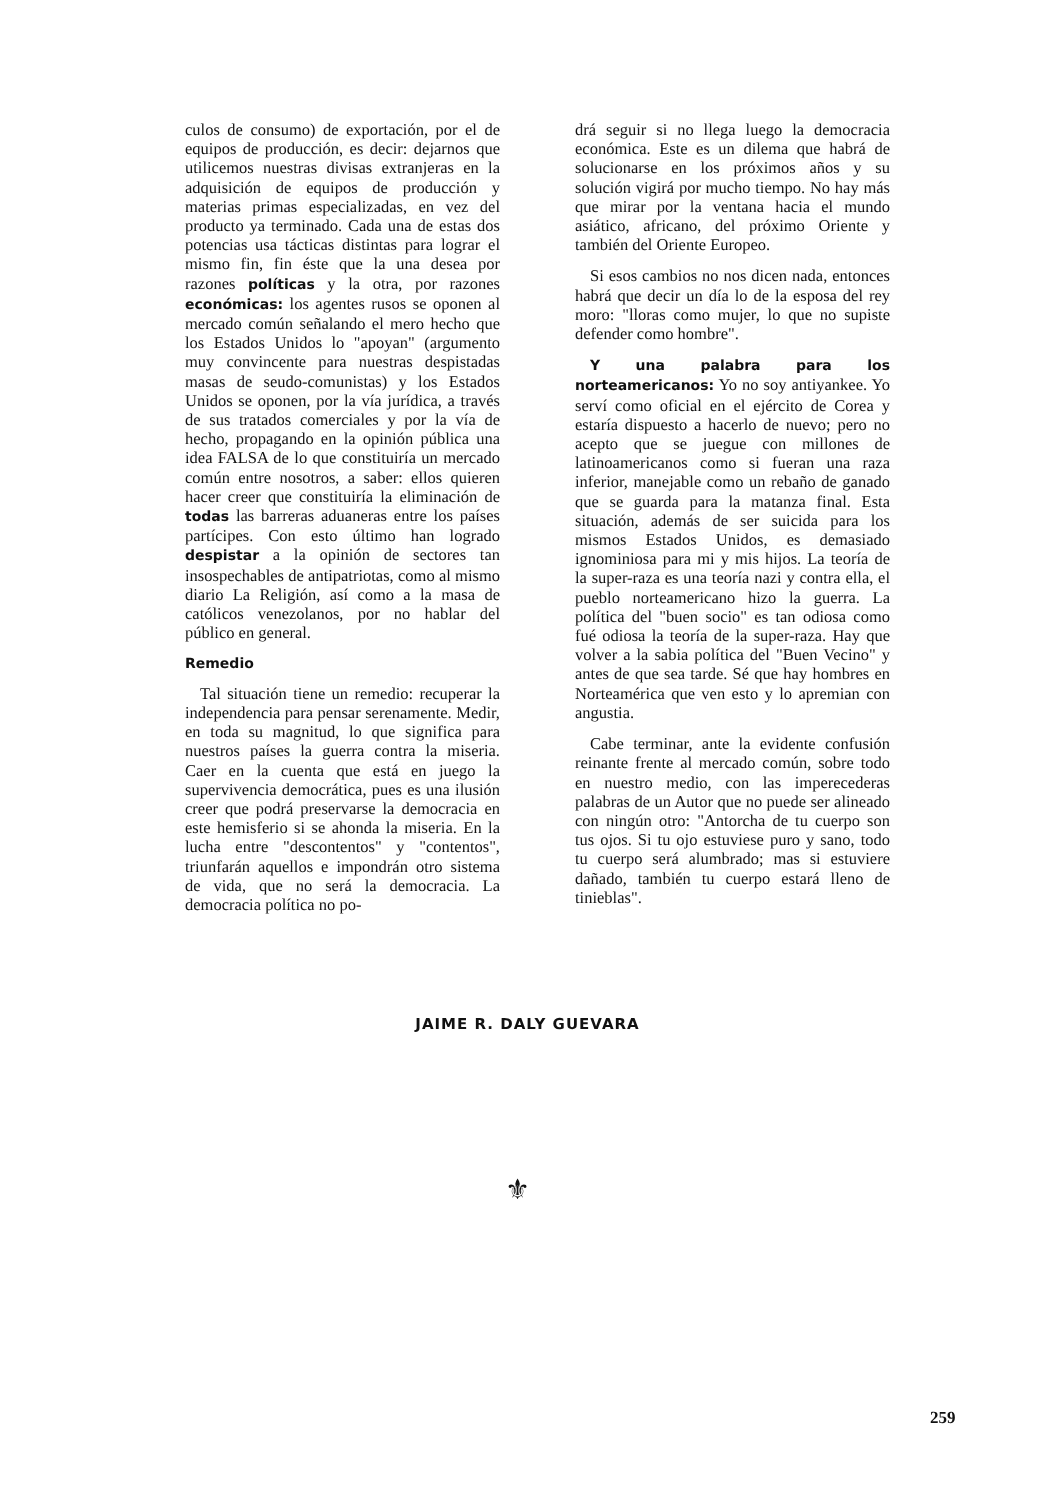culos de consumo) de exportación, por el de equipos de producción, es decir: dejarnos que utilicemos nuestras divisas extranjeras en la adquisición de equipos de producción y materias primas especializadas, en vez del producto ya terminado. Cada una de estas dos potencias usa tácticas distintas para lograr el mismo fin, fin éste que la una desea por razones políticas y la otra, por razones económicas: los agentes rusos se oponen al mercado común señalando el mero hecho que los Estados Unidos lo "apoyan" (argumento muy convincente para nuestras despistadas masas de seudo-comunistas) y los Estados Unidos se oponen, por la vía jurídica, a través de sus tratados comerciales y por la vía de hecho, propagando en la opinión pública una idea FALSA de lo que constituiría un mercado común entre nosotros, a saber: ellos quieren hacer creer que constituiría la eliminación de todas las barreras aduaneras entre los países partícipes. Con esto último han logrado despistar a la opinión de sectores tan insospechables de antipatriotas, como al mismo diario La Religión, así como a la masa de católicos venezolanos, por no hablar del público en general.
Remedio
Tal situación tiene un remedio: recuperar la independencia para pensar serenamente. Medir, en toda su magnitud, lo que significa para nuestros países la guerra contra la miseria. Caer en la cuenta que está en juego la supervivencia democrática, pues es una ilusión creer que podrá preservarse la democracia en este hemisferio si se ahonda la miseria. En la lucha entre "descontentos" y "contentos", triunfarán aquellos e impondrán otro sistema de vida, que no será la democracia. La democracia política no po-
drá seguir si no llega luego la democracia económica. Este es un dilema que habrá de solucionarse en los próximos años y su solución vigirá por mucho tiempo. No hay más que mirar por la ventana hacia el mundo asiático, africano, del próximo Oriente y también del Oriente Europeo.
Si esos cambios no nos dicen nada, entonces habrá que decir un día lo de la esposa del rey moro: "lloras como mujer, lo que no supiste defender como hombre".
Y una palabra para los norteamericanos: Yo no soy antiyankee. Yo serví como oficial en el ejército de Corea y estaría dispuesto a hacerlo de nuevo; pero no acepto que se juegue con millones de latinoamericanos como si fueran una raza inferior, manejable como un rebaño de ganado que se guarda para la matanza final. Esta situación, además de ser suicida para los mismos Estados Unidos, es demasiado ignominiosa para mi y mis hijos. La teoría de la super-raza es una teoría nazi y contra ella, el pueblo norteamericano hizo la guerra. La política del "buen socio" es tan odiosa como fué odiosa la teoría de la super-raza. Hay que volver a la sabia política del "Buen Vecino" y antes de que sea tarde. Sé que hay hombres en Norteamérica que ven esto y lo apremian con angustia.
Cabe terminar, ante la evidente confusión reinante frente al mercado común, sobre todo en nuestro medio, con las imperecederas palabras de un Autor que no puede ser alineado con ningún otro: "Antorcha de tu cuerpo son tus ojos. Si tu ojo estuviese puro y sano, todo tu cuerpo será alumbrado; mas si estuviere dañado, también tu cuerpo estará lleno de tinieblas".
JAIME R. DALY GUEVARA
⚜
259